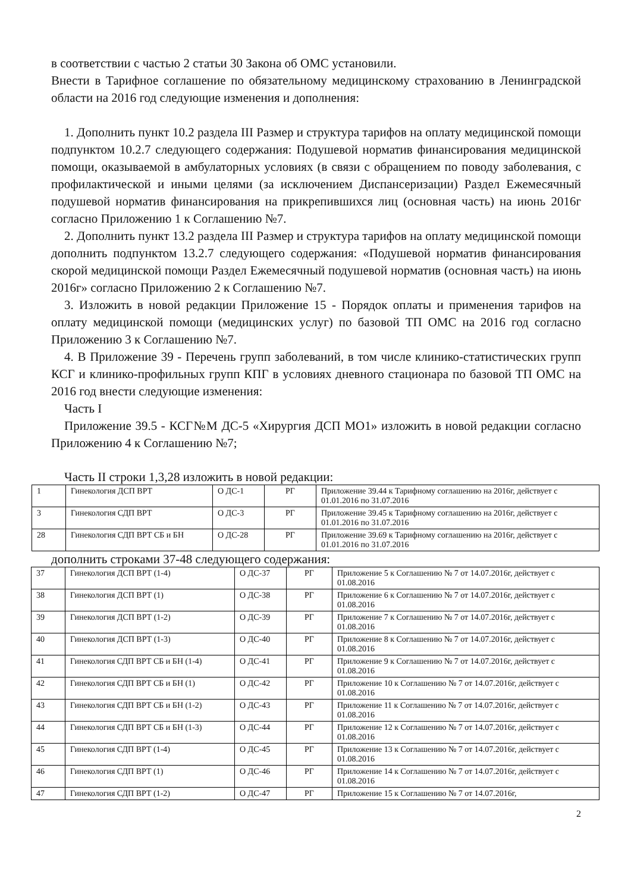в соответствии с частью 2 статьи 30 Закона об ОМС установили.
Внести в Тарифное соглашение по обязательному медицинскому страхованию в Ленинградской области на 2016 год следующие изменения и дополнения:
1. Дополнить пункт 10.2 раздела III Размер и структура тарифов на оплату медицинской помощи подпунктом 10.2.7 следующего содержания: Подушевой норматив финансирования медицинской помощи, оказываемой в амбулаторных условиях (в связи с обращением по поводу заболевания, с профилактической и иными целями (за исключением Диспансеризации) Раздел Ежемесячный подушевой норматив финансирования на прикрепившихся лиц (основная часть) на июнь 2016г согласно Приложению 1 к Соглашению №7.
2. Дополнить пункт 13.2 раздела III Размер и структура тарифов на оплату медицинской помощи дополнить подпунктом 13.2.7 следующего содержания: «Подушевой норматив финансирования скорой медицинской помощи Раздел Ежемесячный подушевой норматив (основная часть) на июнь 2016г» согласно Приложению 2 к Соглашению №7.
3. Изложить в новой редакции Приложение 15 - Порядок оплаты и применения тарифов на оплату медицинской помощи (медицинских услуг) по базовой ТП ОМС на 2016 год согласно Приложению 3 к Соглашению №7.
4. В Приложение 39 - Перечень групп заболеваний, в том числе клинико-статистических групп КСГ и клинико-профильных групп КПГ в условиях дневного стационара по базовой ТП ОМС на 2016 год внести следующие изменения:
Часть I
Приложение 39.5 - КСГ№М ДС-5 «Хирургия ДСП МО1» изложить в новой редакции согласно Приложению 4 к Соглашению №7;
Часть II строки 1,3,28 изложить в новой редакции:
| 1 | Гинекология ДСП ВРТ | О ДС-1 | РГ | Приложение 39.44 к Тарифному соглашению на 2016г, действует с 01.01.2016 по 31.07.2016 |
| 3 | Гинекология СДП ВРТ | О ДС-3 | РГ | Приложение 39.45 к Тарифному соглашению на 2016г, действует с 01.01.2016 по 31.07.2016 |
| 28 | Гинекология СДП ВРТ СБ и БН | О ДС-28 | РГ | Приложение 39.69 к Тарифному соглашению на 2016г, действует с 01.01.2016 по 31.07.2016 |
дополнить строками 37-48 следующего содержания:
| 37 | Гинекология ДСП ВРТ (1-4) | О ДС-37 | РГ | Приложение 5 к Соглашению № 7 от 14.07.2016г, действует с 01.08.2016 |
| 38 | Гинекология ДСП ВРТ (1) | О ДС-38 | РГ | Приложение 6 к Соглашению № 7 от 14.07.2016г, действует с 01.08.2016 |
| 39 | Гинекология ДСП ВРТ (1-2) | О ДС-39 | РГ | Приложение 7 к Соглашению № 7 от 14.07.2016г, действует с 01.08.2016 |
| 40 | Гинекология ДСП ВРТ (1-3) | О ДС-40 | РГ | Приложение 8 к Соглашению № 7 от 14.07.2016г, действует с 01.08.2016 |
| 41 | Гинекология СДП ВРТ СБ и БН (1-4) | О ДС-41 | РГ | Приложение 9 к Соглашению № 7 от 14.07.2016г, действует с 01.08.2016 |
| 42 | Гинекология СДП ВРТ СБ и БН (1) | О ДС-42 | РГ | Приложение 10 к Соглашению № 7 от 14.07.2016г, действует с 01.08.2016 |
| 43 | Гинекология СДП ВРТ СБ и БН (1-2) | О ДС-43 | РГ | Приложение 11 к Соглашению № 7 от 14.07.2016г, действует с 01.08.2016 |
| 44 | Гинекология СДП ВРТ СБ и БН (1-3) | О ДС-44 | РГ | Приложение 12 к Соглашению № 7 от 14.07.2016г, действует с 01.08.2016 |
| 45 | Гинекология СДП ВРТ (1-4) | О ДС-45 | РГ | Приложение 13 к Соглашению № 7 от 14.07.2016г, действует с 01.08.2016 |
| 46 | Гинекология СДП ВРТ (1) | О ДС-46 | РГ | Приложение 14 к Соглашению № 7 от 14.07.2016г, действует с 01.08.2016 |
| 47 | Гинекология СДП ВРТ (1-2) | О ДС-47 | РГ | Приложение 15 к Соглашению № 7 от 14.07.2016г, |
2